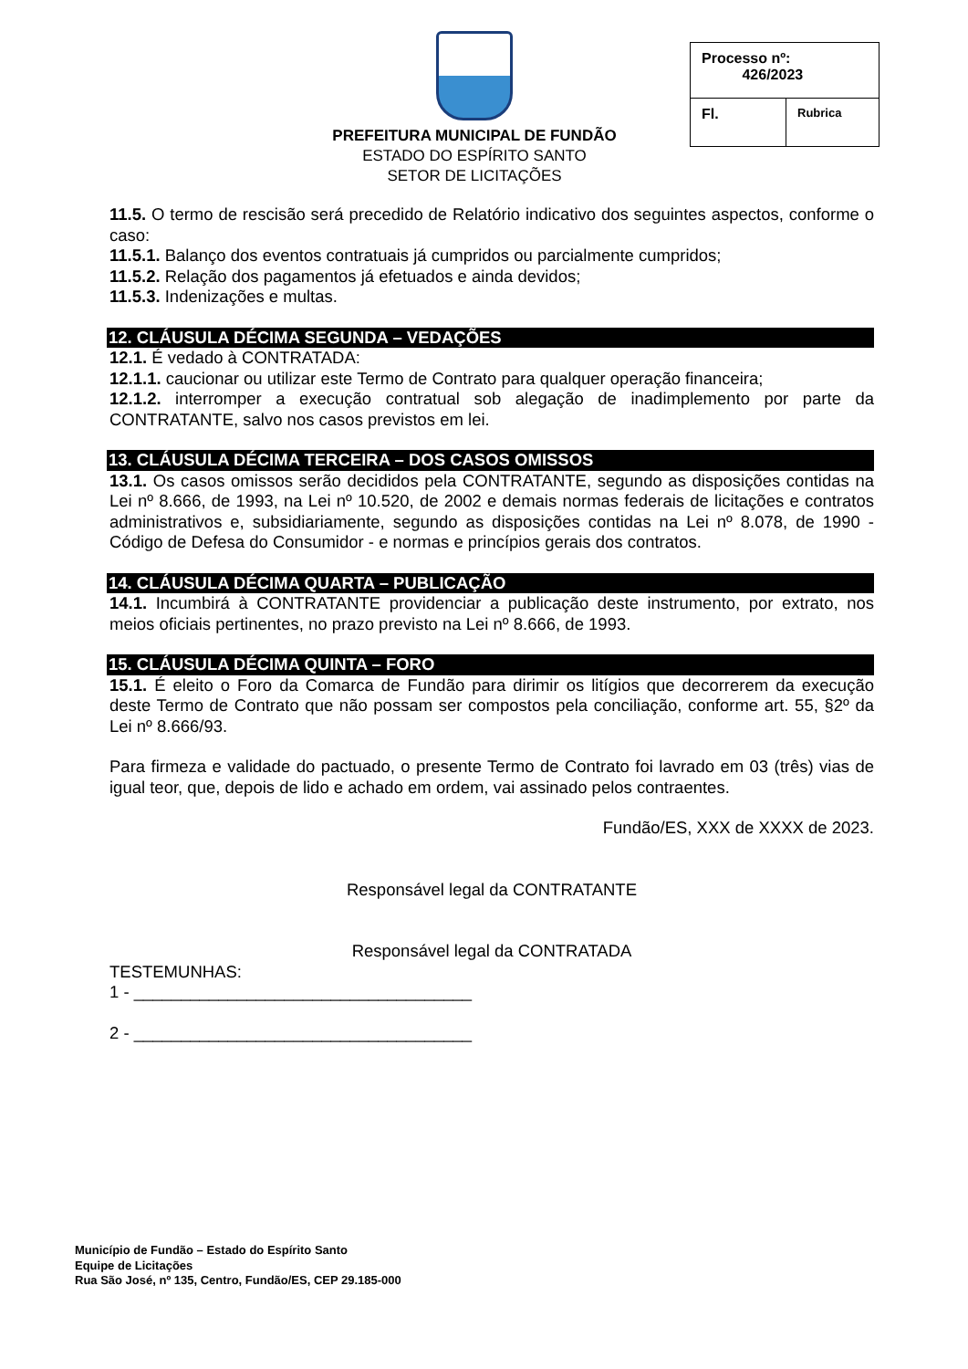PREFEITURA MUNICIPAL DE FUNDÃO
ESTADO DO ESPÍRITO SANTO
SETOR DE LICITAÇÕES
| Processo nº: 426/2023 | |
| Fl. | Rubrica |
11.5. O termo de rescisão será precedido de Relatório indicativo dos seguintes aspectos, conforme o caso:
11.5.1. Balanço dos eventos contratuais já cumpridos ou parcialmente cumpridos;
11.5.2. Relação dos pagamentos já efetuados e ainda devidos;
11.5.3. Indenizações e multas.
12. CLÁUSULA DÉCIMA SEGUNDA – VEDAÇÕES
12.1. É vedado à CONTRATADA:
12.1.1. caucionar ou utilizar este Termo de Contrato para qualquer operação financeira;
12.1.2. interromper a execução contratual sob alegação de inadimplemento por parte da CONTRATANTE, salvo nos casos previstos em lei.
13. CLÁUSULA DÉCIMA TERCEIRA – DOS CASOS OMISSOS
13.1. Os casos omissos serão decididos pela CONTRATANTE, segundo as disposições contidas na Lei nº 8.666, de 1993, na Lei nº 10.520, de 2002 e demais normas federais de licitações e contratos administrativos e, subsidiariamente, segundo as disposições contidas na Lei nº 8.078, de 1990 - Código de Defesa do Consumidor - e normas e princípios gerais dos contratos.
14. CLÁUSULA DÉCIMA QUARTA – PUBLICAÇÃO
14.1. Incumbirá à CONTRATANTE providenciar a publicação deste instrumento, por extrato, nos meios oficiais pertinentes, no prazo previsto na Lei nº 8.666, de 1993.
15. CLÁUSULA DÉCIMA QUINTA – FORO
15.1. É eleito o Foro da Comarca de Fundão para dirimir os litígios que decorrerem da execução deste Termo de Contrato que não possam ser compostos pela conciliação, conforme art. 55, §2º da Lei nº 8.666/93.
Para firmeza e validade do pactuado, o presente Termo de Contrato foi lavrado em 03 (três) vias de igual teor, que, depois de lido e achado em ordem, vai assinado pelos contraentes.
Fundão/ES, XXX de XXXX de 2023.
Responsável legal da CONTRATANTE
Responsável legal da CONTRATADA
TESTEMUNHAS:
1 - ____________________________________
2 - ____________________________________
Município de Fundão – Estado do Espírito Santo
Equipe de Licitações
Rua São José, nº 135, Centro, Fundão/ES, CEP 29.185-000